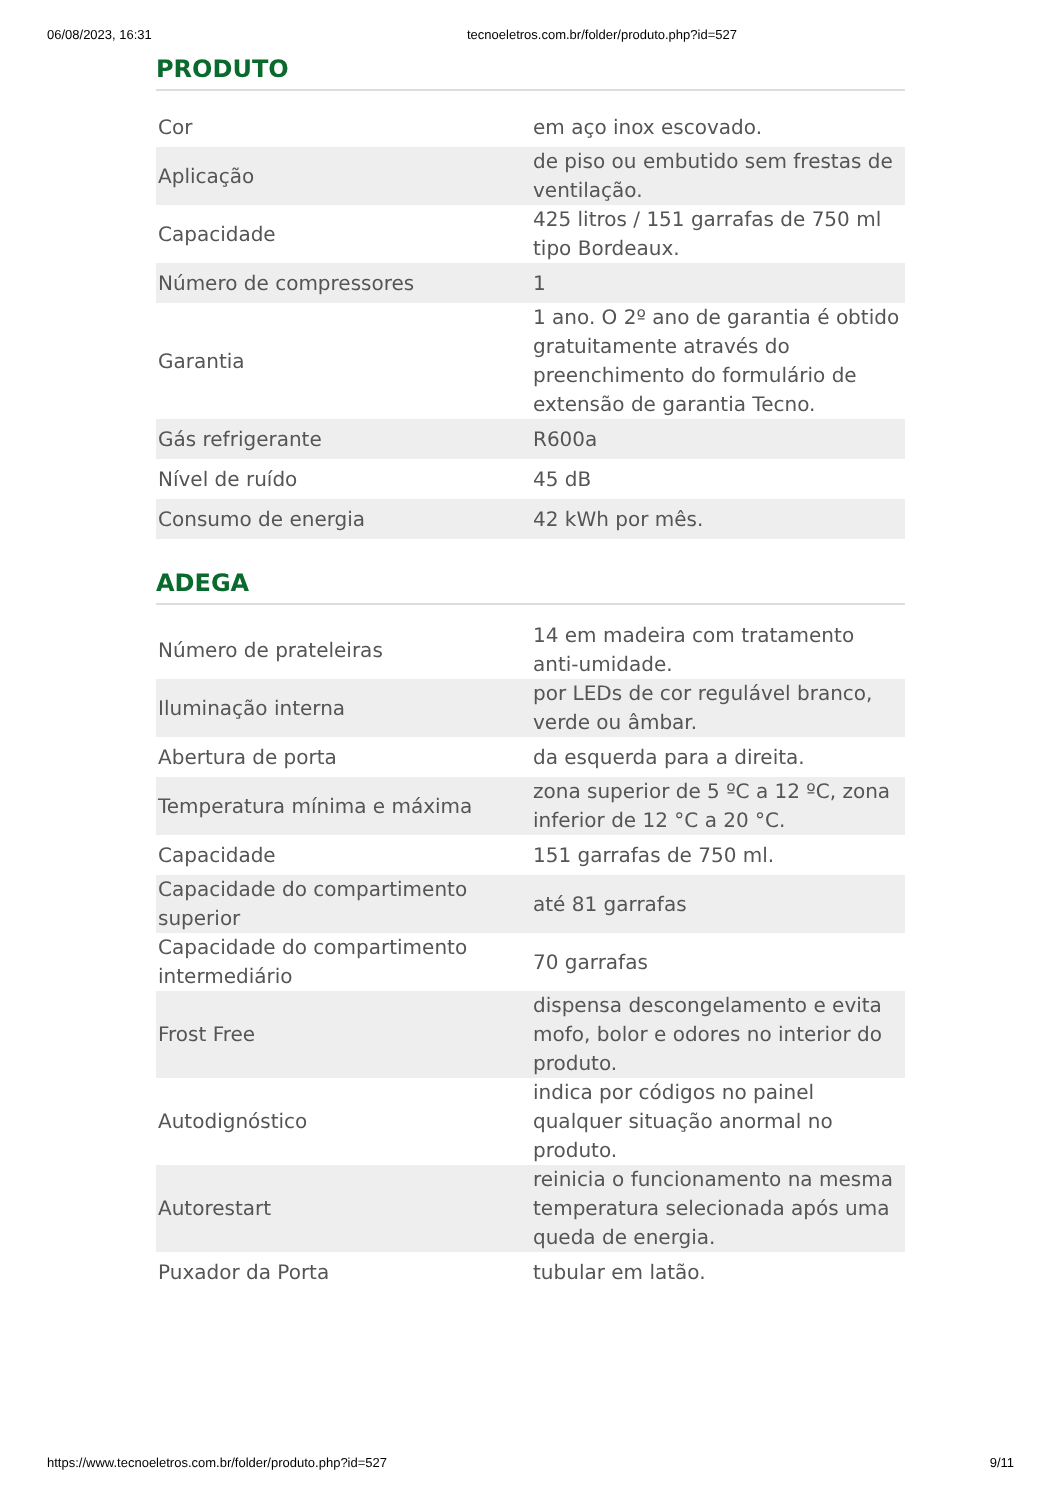06/08/2023, 16:31 tecnoeletros.com.br/folder/produto.php?id=527
PRODUTO
| Cor | em aço inox escovado. |
| Aplicação | de piso ou embutido sem frestas de ventilação. |
| Capacidade | 425 litros / 151 garrafas de 750 ml tipo Bordeaux. |
| Número de compressores | 1 |
| Garantia | 1 ano. O 2º ano de garantia é obtido gratuitamente através do preenchimento do formulário de extensão de garantia Tecno. |
| Gás refrigerante | R600a |
| Nível de ruído | 45 dB |
| Consumo de energia | 42 kWh por mês. |
ADEGA
| Número de prateleiras | 14 em madeira com tratamento anti-umidade. |
| Iluminação interna | por LEDs de cor regulável branco, verde ou âmbar. |
| Abertura de porta | da esquerda para a direita. |
| Temperatura mínima e máxima | zona superior de 5 ºC a 12 ºC, zona inferior de 12 °C a 20 °C. |
| Capacidade | 151 garrafas de 750 ml. |
| Capacidade do compartimento superior | até 81 garrafas |
| Capacidade do compartimento intermediário | 70 garrafas |
| Frost Free | dispensa descongelamento e evita mofo, bolor e odores no interior do produto. |
| Autodignóstico | indica por códigos no painel qualquer situação anormal no produto. |
| Autorestart | reinicia o funcionamento na mesma temperatura selecionada após uma queda de energia. |
| Puxador da Porta | tubular em latão. |
https://www.tecnoeletros.com.br/folder/produto.php?id=527 9/11